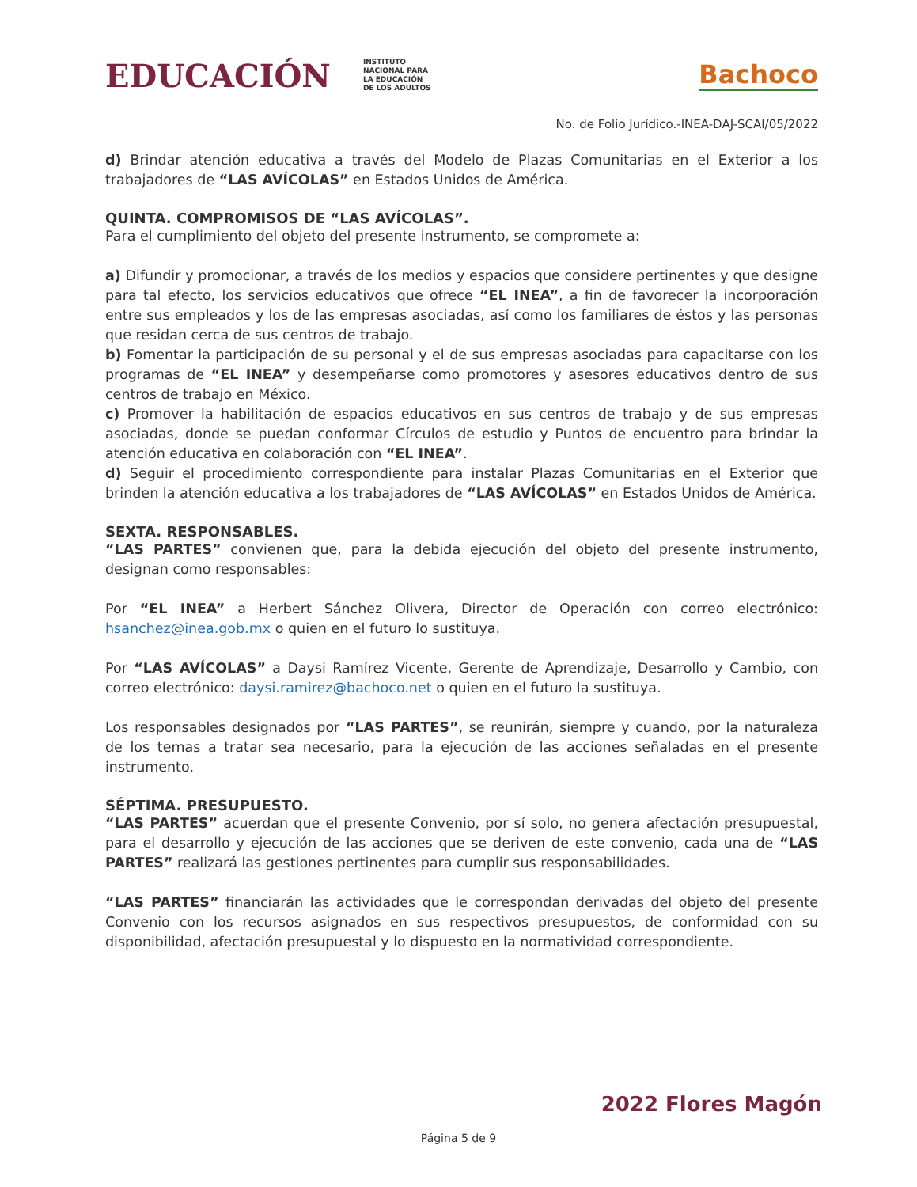EDUCACIÓN
INSTITUTO
NACIONAL PARA
LA EDUCACIÓN
DE LOS ADULTOS
Bachoco
No. de Folio Jurídico.-INEA-DAJ-SCAI/05/2022
d) Brindar atención educativa a través del Modelo de Plazas Comunitarias en el Exterior a los trabajadores de “LAS AVÍCOLAS” en Estados Unidos de América.
QUINTA. COMPROMISOS DE “LAS AVÍCOLAS”.
Para el cumplimiento del objeto del presente instrumento, se compromete a:
a) Difundir y promocionar, a través de los medios y espacios que considere pertinentes y que designe para tal efecto, los servicios educativos que ofrece “EL INEA”, a fin de favorecer la incorporación entre sus empleados y los de las empresas asociadas, así como los familiares de éstos y las personas que residan cerca de sus centros de trabajo.
b) Fomentar la participación de su personal y el de sus empresas asociadas para capacitarse con los programas de “EL INEA” y desempeñarse como promotores y asesores educativos dentro de sus centros de trabajo en México.
c) Promover la habilitación de espacios educativos en sus centros de trabajo y de sus empresas asociadas, donde se puedan conformar Círculos de estudio y Puntos de encuentro para brindar la atención educativa en colaboración con “EL INEA”.
d) Seguir el procedimiento correspondiente para instalar Plazas Comunitarias en el Exterior que brinden la atención educativa a los trabajadores de “LAS AVÍCOLAS” en Estados Unidos de América.
SEXTA. RESPONSABLES.
“LAS PARTES” convienen que, para la debida ejecución del objeto del presente instrumento, designan como responsables:
Por “EL INEA” a Herbert Sánchez Olivera, Director de Operación con correo electrónico: hsanchez@inea.gob.mx o quien en el futuro lo sustituya.
Por “LAS AVÍCOLAS” a Daysi Ramírez Vicente, Gerente de Aprendizaje, Desarrollo y Cambio, con correo electrónico: daysi.ramirez@bachoco.net o quien en el futuro la sustituya.
Los responsables designados por “LAS PARTES”, se reunirán, siempre y cuando, por la naturaleza de los temas a tratar sea necesario, para la ejecución de las acciones señaladas en el presente instrumento.
SÉPTIMA. PRESUPUESTO.
“LAS PARTES” acuerdan que el presente Convenio, por sí solo, no genera afectación presupuestal, para el desarrollo y ejecución de las acciones que se deriven de este convenio, cada una de “LAS PARTES” realizará las gestiones pertinentes para cumplir sus responsabilidades.
“LAS PARTES” financiarán las actividades que le correspondan derivadas del objeto del presente Convenio con los recursos asignados en sus respectivos presupuestos, de conformidad con su disponibilidad, afectación presupuestal y lo dispuesto en la normatividad correspondiente.
2022 Flores Magón
Página 5 de 9